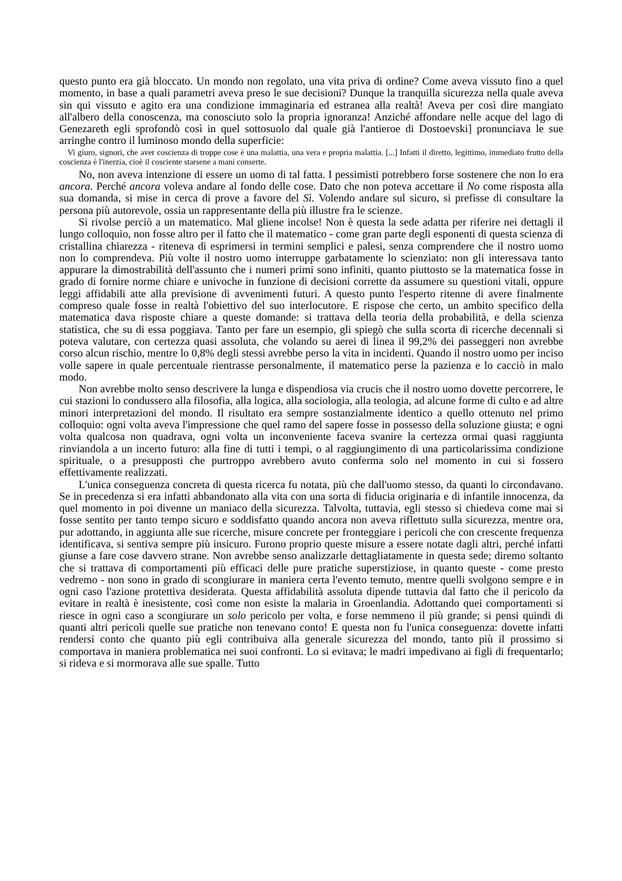questo punto era già bloccato. Un mondo non regolato, una vita priva di ordine? Come aveva vissuto fino a quel momento, in base a quali parametri aveva preso le sue decisioni? Dunque la tranquilla sicurezza nella quale aveva sin qui vissuto e agito era una condizione immaginaria ed estranea alla realtà! Aveva per così dire mangiato all'albero della conoscenza, ma conosciuto solo la propria ignoranza! Anziché affondare nelle acque del lago di Genezareth egli sprofondò così in quel sottosuolo dal quale già l'antieroe di Dostoevski] pronunciava le sue arringhe contro il luminoso mondo della superficie:
Vi giuro, signori, che aver coscienza di troppe cose è una malattia, una vera e propria malattia. [...] Infatti il diretto, legittimo, immediato frutto della coscienza è l'inerzia, cioè il cosciente starsene a mani conserte.
No, non aveva intenzione di essere un uomo di tal fatta. I pessimisti potrebbero forse sostenere che non lo era ancora. Perché ancora voleva andare al fondo delle cose. Dato che non poteva accettare il No come risposta alla sua domanda, si mise in cerca di prove a favore del Sì. Volendo andare sul sicuro, si prefisse di consultare la persona più autorevole, ossia un rappresentante della più illustre fra le scienze.
Si rivolse perciò a un matematico. Mal gliene incolse! Non è questa la sede adatta per riferire nei dettagli il lungo colloquio, non fosse altro per il fatto che il matematico - come gran parte degli esponenti di questa scienza di cristallina chiarezza - riteneva di esprimersi in termini semplici e palesi, senza comprendere che il nostro uomo non lo comprendeva. Più volte il nostro uomo interruppe garbatamente lo scienziato: non gli interessava tanto appurare la dimostrabilità dell'assunto che i numeri primi sono infiniti, quanto piuttosto se la matematica fosse in grado di fornire norme chiare e univoche in funzione di decisioni corrette da assumere su questioni vitali, oppure leggi affidabili atte alla previsione di avvenimenti futuri. A questo punto l'esperto ritenne di avere finalmente compreso quale fosse in realtà l'obiettivo del suo interlocutore. E rispose che certo, un ambito specifico della matematica dava risposte chiare a queste domande: si trattava della teoria della probabilità, e della scienza statistica, che su di essa poggiava. Tanto per fare un esempio, gli spiegò che sulla scorta di ricerche decennali si poteva valutare, con certezza quasi assoluta, che volando su aerei di linea il 99,2% dei passeggeri non avrebbe corso alcun rischio, mentre lo 0,8% degli stessi avrebbe perso la vita in incidenti. Quando il nostro uomo per inciso volle sapere in quale percentuale rientrasse personalmente, il matematico perse la pazienza e lo cacciò in malo modo.
Non avrebbe molto senso descrivere la lunga e dispendiosa via crucis che il nostro uomo dovette percorrere, le cui stazioni lo condussero alla filosofia, alla logica, alla sociologia, alla teologia, ad alcune forme di culto e ad altre minori interpretazioni del mondo. Il risultato era sempre sostanzialmente identico a quello ottenuto nel primo colloquio: ogni volta aveva l'impressione che quel ramo del sapere fosse in possesso della soluzione giusta; e ogni volta qualcosa non quadrava, ogni volta un inconveniente faceva svanire la certezza ormai quasi raggiunta rinviandola a un incerto futuro: alla fine di tutti i tempi, o al raggiungimento di una particolarissima condizione spirituale, o a presupposti che purtroppo avrebbero avuto conferma solo nel momento in cui si fossero effettivamente realizzati.
L'unica conseguenza concreta di questa ricerca fu notata, più che dall'uomo stesso, da quanti lo circondavano. Se in precedenza si era infatti abbandonato alla vita con una sorta di fiducia originaria e di infantile innocenza, da quel momento in poi divenne un maniaco della sicurezza. Talvolta, tuttavia, egli stesso si chiedeva come mai si fosse sentito per tanto tempo sicuro e soddisfatto quando ancora non aveva riflettuto sulla sicurezza, mentre ora, pur adottando, in aggiunta alle sue ricerche, misure concrete per fronteggiare i pericoli che con crescente frequenza identificava, si sentiva sempre più insicuro. Furono proprio queste misure a essere notate dagli altri, perché infatti giunse a fare cose davvero strane. Non avrebbe senso analizzarle dettagliatamente in questa sede; diremo soltanto che si trattava di comportamenti più efficaci delle pure pratiche superstiziose, in quanto queste - come presto vedremo - non sono in grado di scongiurare in maniera certa l'evento temuto, mentre quelli svolgono sempre e in ogni caso l'azione protettiva desiderata. Questa affidabilità assoluta dipende tuttavia dal fatto che il pericolo da evitare in realtà è inesistente, così come non esiste la malaria in Groenlandia. Adottando quei comportamenti si riesce in ogni caso a scongiurare un solo pericolo per volta, e forse nemmeno il più grande; si pensi quindi di quanti altri pericoli quelle sue pratiche non tenevano conto! E questa non fu l'unica conseguenza: dovette infatti rendersi conto che quanto più egli contribuiva alla generale sicurezza del mondo, tanto più il prossimo si comportava in maniera problematica nei suoi confronti. Lo si evitava; le madri impedivano ai figli di frequentarlo; si rideva e si mormorava alle sue spalle. Tutto